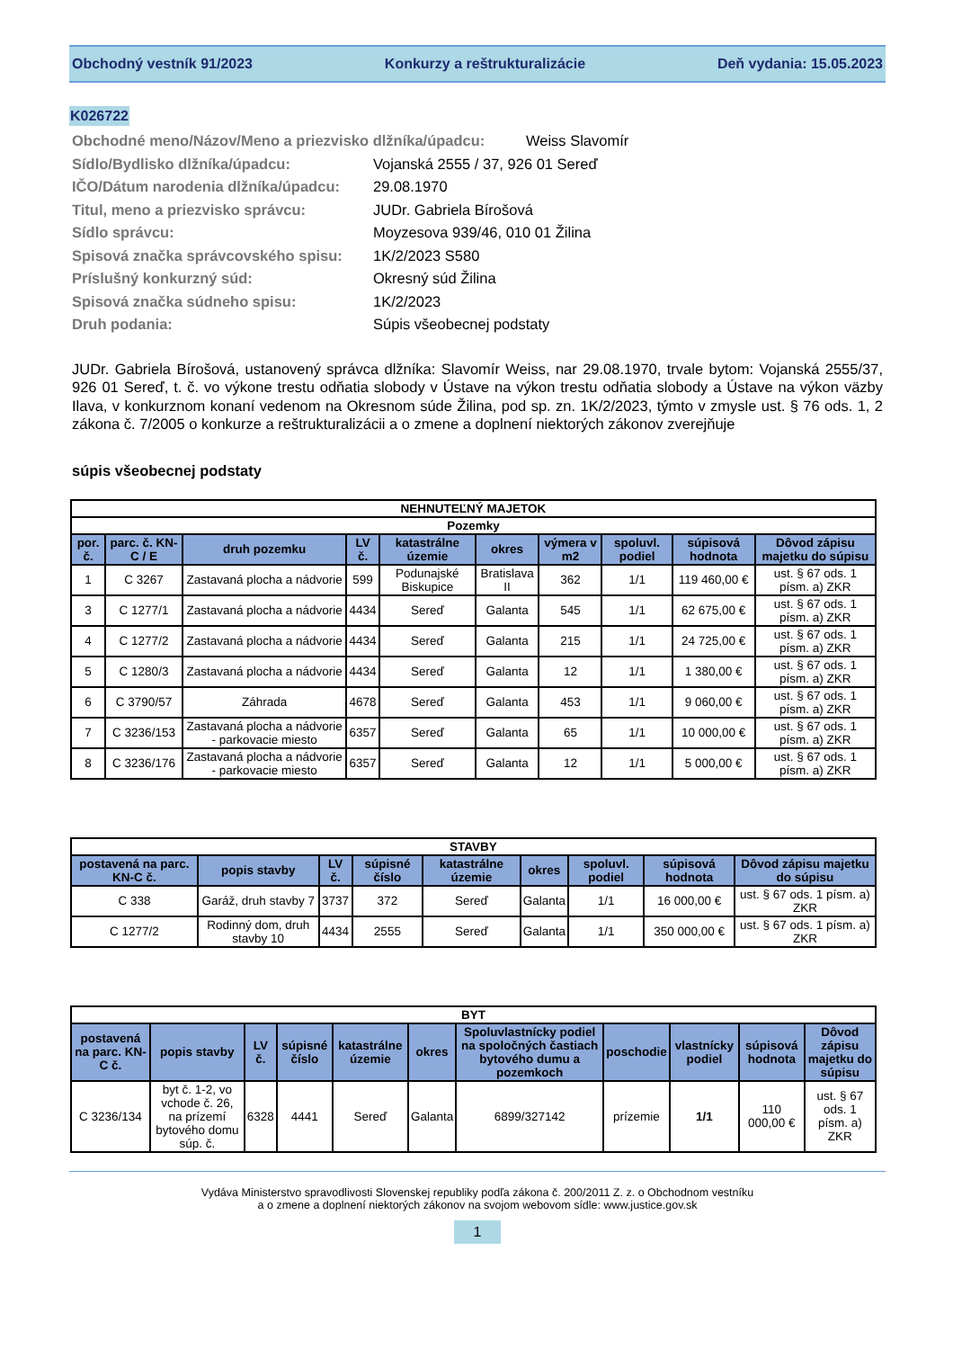Obchodný vestník 91/2023 Konkurzy a reštrukturalizácie Deň vydania: 15.05.2023
K026722
Obchodné meno/Názov/Meno a priezvisko dlžníka/úpadcu: Weiss Slavomír
Sídlo/Bydlisko dlžníka/úpadcu: Vojanská 2555 / 37, 926 01 Sereď
IČO/Dátum narodenia dlžníka/úpadcu: 29.08.1970
Titul, meno a priezvisko správcu: JUDr. Gabriela Bírošová
Sídlo správcu: Moyzesova 939/46, 010 01 Žilina
Spisová značka správcovského spisu: 1K/2/2023 S580
Príslušný konkurzný súd: Okresný súd Žilina
Spisová značka súdneho spisu: 1K/2/2023
Druh podania: Súpis všeobecnej podstaty
JUDr. Gabriela Bírošová, ustanovený správca dlžníka: Slavomír Weiss, nar 29.08.1970, trvale bytom: Vojanská 2555/37, 926 01 Sereď, t. č. vo výkone trestu odňatia slobody v Ústave na výkon trestu odňatia slobody a Ústave na výkon väzby Ilava, v konkurznom konaní vedenom na Okresnom súde Žilina, pod sp. zn. 1K/2/2023, týmto v zmysle ust. § 76 ods. 1, 2 zákona č. 7/2005 o konkurze a reštrukturalizácii a o zmene a doplnení niektorých zákonov zverejňuje
súpis všeobecnej podstaty
| NEHNUTEĽNÝ MAJETOK | | | | | | | | | |
| --- | --- | --- | --- | --- | --- | --- | --- | --- | --- |
| Pozemky | | | | | | | | | |
| por. č. | parc. č. KN-C / E | druh pozemku | LV č. | katastrálne územie | okres | výmera v m2 | spoluvl. podiel | súpisová hodnota | Dôvod zápisu majetku do súpisu |
| 1 | C 3267 | Zastavaná plocha a nádvorie | 599 | Podunajské Biskupice | Bratislava II | 362 | 1/1 | 119 460,00 € | ust. § 67 ods. 1 písm. a) ZKR |
| 3 | C 1277/1 | Zastavaná plocha a nádvorie | 4434 | Sereď | Galanta | 545 | 1/1 | 62 675,00 € | ust. § 67 ods. 1 písm. a) ZKR |
| 4 | C 1277/2 | Zastavaná plocha a nádvorie | 4434 | Sereď | Galanta | 215 | 1/1 | 24 725,00 € | ust. § 67 ods. 1 písm. a) ZKR |
| 5 | C 1280/3 | Zastavaná plocha a nádvorie | 4434 | Sereď | Galanta | 12 | 1/1 | 1 380,00 € | ust. § 67 ods. 1 písm. a) ZKR |
| 6 | C 3790/57 | Záhrada | 4678 | Sereď | Galanta | 453 | 1/1 | 9 060,00 € | ust. § 67 ods. 1 písm. a) ZKR |
| 7 | C 3236/153 | Zastavaná plocha a nádvorie - parkovacie miesto | 6357 | Sereď | Galanta | 65 | 1/1 | 10 000,00 € | ust. § 67 ods. 1 písm. a) ZKR |
| 8 | C 3236/176 | Zastavaná plocha a nádvorie - parkovacie miesto | 6357 | Sereď | Galanta | 12 | 1/1 | 5 000,00 € | ust. § 67 ods. 1 písm. a) ZKR |
| STAVBY | | | | | | | | |
| --- | --- | --- | --- | --- | --- | --- | --- | --- |
| postavená na parc. KN-C č. | popis stavby | LV č. | súpisné číslo | katastrálne územie | okres | spoluvl. podiel | súpisová hodnota | Dôvod zápisu majetku do súpisu |
| C 338 | Garáž, druh stavby 7 | 3737 | 372 | Sereď | Galanta | 1/1 | 16 000,00 € | ust. § 67 ods. 1 písm. a) ZKR |
| C 1277/2 | Rodinný dom, druh stavby 10 | 4434 | 2555 | Sereď | Galanta | 1/1 | 350 000,00 € | ust. § 67 ods. 1 písm. a) ZKR |
| BYT | | | | | | | | | | |
| --- | --- | --- | --- | --- | --- | --- | --- | --- | --- | --- |
| postavená na parc. KN-C č. | popis stavby | LV č. | súpisné číslo | katastrálne územie | okres | Spoluvlastnícky podiel na spoločných častiach bytového dumu a pozemkoch | poschodie | vlastnícky podiel | súpisová hodnota | Dôvod zápisu majetku do súpisu |
| C 3236/134 | byt č. 1-2, vo vchode č. 26, na prízemí bytového domu súp. č. | 6328 | 4441 | Sereď | Galanta | 6899/327142 | prízemie | 1/1 | 110 000,00 € | ust. § 67 ods. 1 písm. a) ZKR |
Vydáva Ministerstvo spravodlivosti Slovenskej republiky podľa zákona č. 200/2011 Z. z. o Obchodnom vestníku
a o zmene a doplnení niektorých zákonov na svojom webovom sídle: www.justice.gov.sk
1